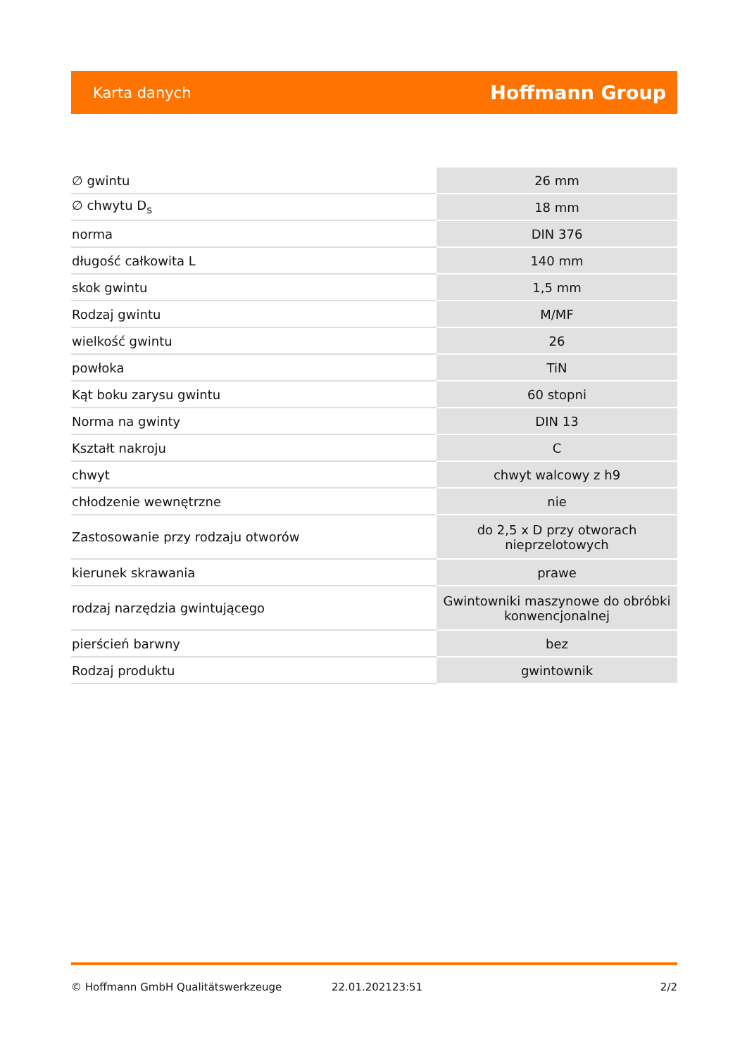Karta danych Hoffmann Group
| ∅ gwintu | 26 mm |
| ∅ chwytu D<sub>s</sub> | 18 mm |
| norma | DIN 376 |
| długość całkowita L | 140 mm |
| skok gwintu | 1,5 mm |
| Rodzaj gwintu | M/MF |
| wielkość gwintu | 26 |
| powłoka | TiN |
| Kąt boku zarysu gwintu | 60 stopni |
| Norma na gwinty | DIN 13 |
| Kształt nakroju | C |
| chwyt | chwyt walcowy z h9 |
| chłodzenie wewnętrzne | nie |
| Zastosowanie przy rodzaju otworów | do 2,5 x D przy otworach nieprzelotowych |
| kierunek skrawania | prawe |
| rodzaj narzędzia gwintującego | Gwintowniki maszynowe do obróbki konwencjonalnej |
| pierścień barwny | bez |
| Rodzaj produktu | gwintownik |
© Hoffmann GmbH Qualitätswerkzeuge 22.01.202123:51 2/2